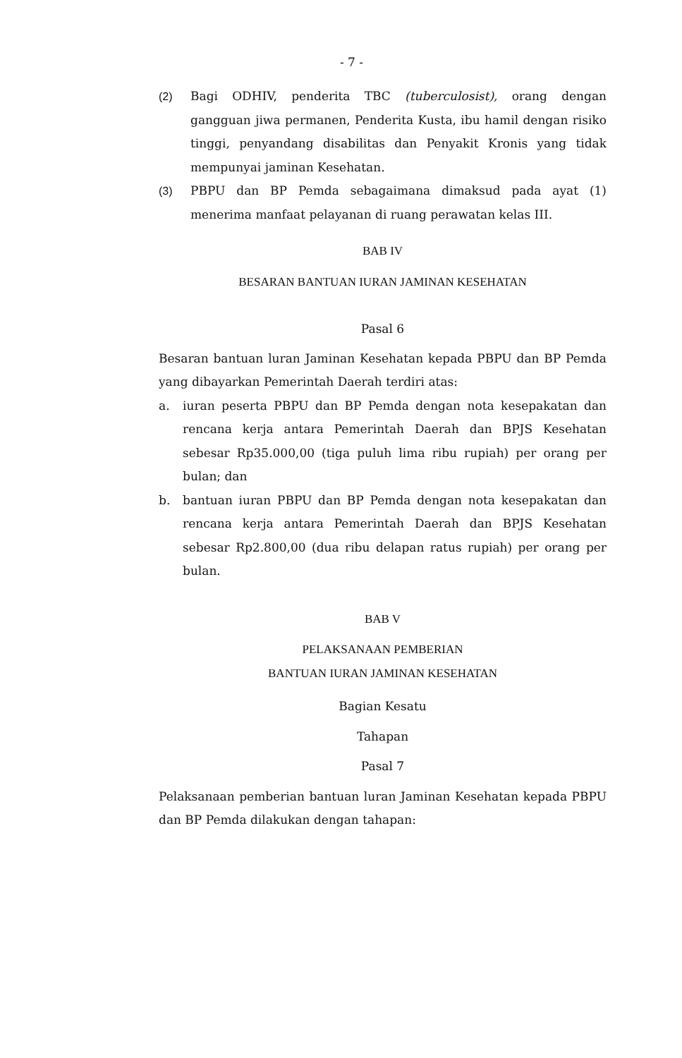- 7 -
(2) Bagi ODHIV, penderita TBC (tuberculosist), orang dengan gangguan jiwa permanen, Penderita Kusta, ibu hamil dengan risiko tinggi, penyandang disabilitas dan Penyakit Kronis yang tidak mempunyai jaminan Kesehatan.
(3) PBPU dan BP Pemda sebagaimana dimaksud pada ayat (1) menerima manfaat pelayanan di ruang perawatan kelas III.
BAB IV
BESARAN BANTUAN IURAN JAMINAN KESEHATAN
Pasal 6
Besaran bantuan luran Jaminan Kesehatan kepada PBPU dan BP Pemda yang dibayarkan Pemerintah Daerah terdiri atas:
a. iuran peserta PBPU dan BP Pemda dengan nota kesepakatan dan rencana kerja antara Pemerintah Daerah dan BPJS Kesehatan sebesar Rp35.000,00 (tiga puluh lima ribu rupiah) per orang per bulan; dan
b. bantuan iuran PBPU dan BP Pemda dengan nota kesepakatan dan rencana kerja antara Pemerintah Daerah dan BPJS Kesehatan sebesar Rp2.800,00 (dua ribu delapan ratus rupiah) per orang per bulan.
BAB V
PELAKSANAAN PEMBERIAN
BANTUAN IURAN JAMINAN KESEHATAN
Bagian Kesatu
Tahapan
Pasal 7
Pelaksanaan pemberian bantuan luran Jaminan Kesehatan kepada PBPU dan BP Pemda dilakukan dengan tahapan: